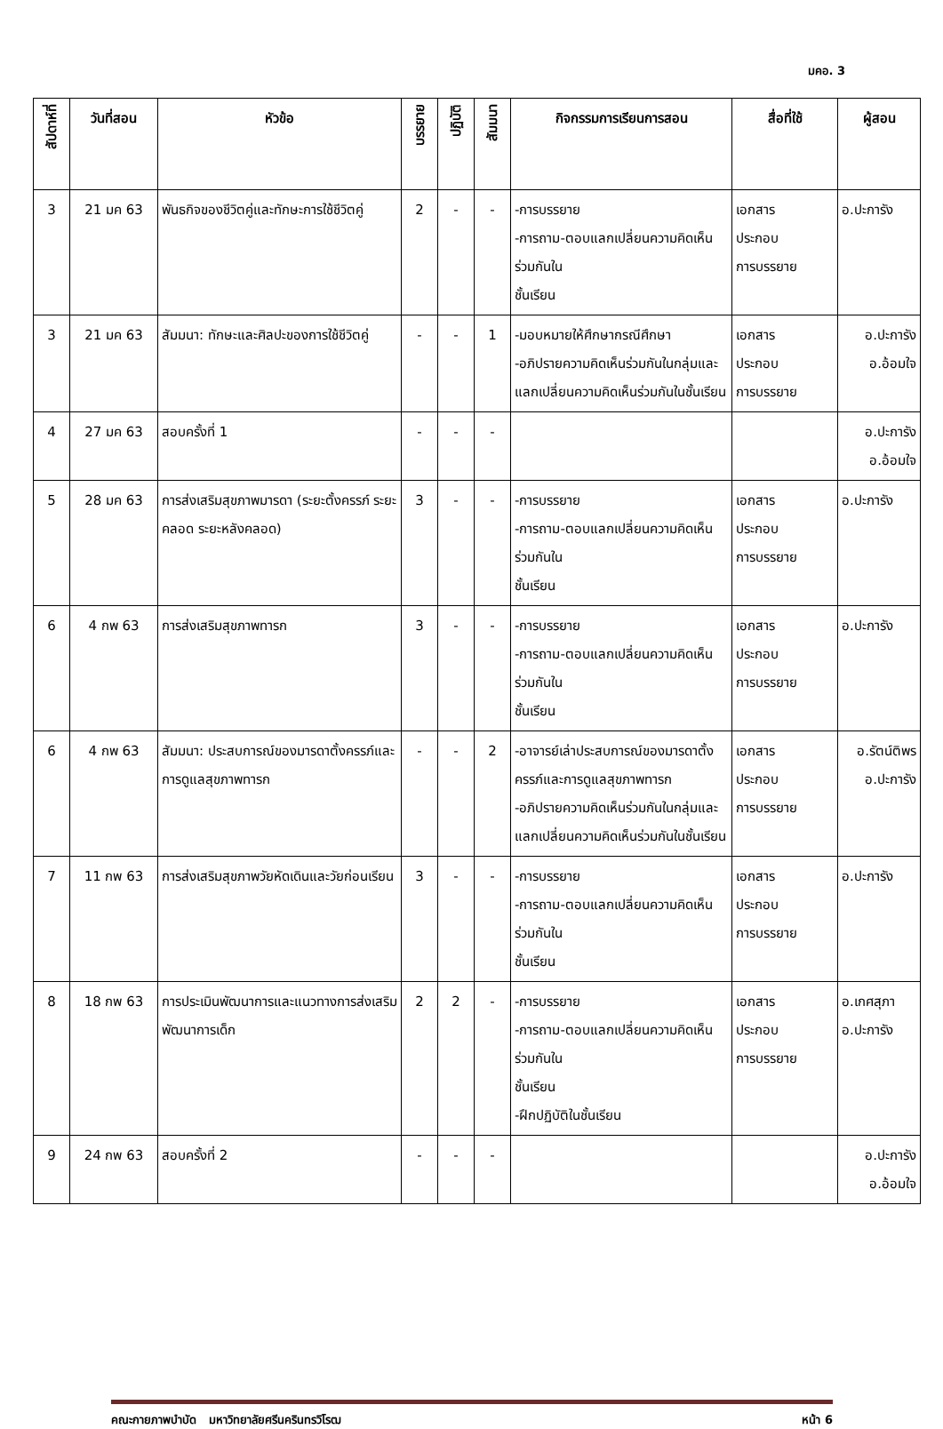มคอ. 3
| สัปดาห์ที่ | วันที่สอน | หัวข้อ | บรรยาย | ปฏิบัติ | สัมมนา | กิจกรรมการเรียนการสอน | สื่อที่ใช้ | ผู้สอน |
| --- | --- | --- | --- | --- | --- | --- | --- | --- |
| 3 | 21 มค 63 | พันธกิจของชีวิตคู่และทักษะการใช้ชีวิตคู่ | 2 | - | - | -การบรรยาย -การถาม-ตอบแลกเปลี่ยนความคิดเห็นร่วมกันใน ชั้นเรียน | เอกสาร ประกอบ การบรรยาย | อ.ปะการัง |
| 3 | 21 มค 63 | สัมมนา: ทักษะและศิลปะของการใช้ชีวิตคู่ | - | - | 1 | -มอบหมายให้ศึกษากรณีศึกษา -อภิปรายความคิดเห็นร่วมกันในกลุ่มและแลกเปลี่ยนความคิดเห็นร่วมกันในชั้นเรียน | เอกสาร ประกอบ การบรรยาย | อ.ปะการัง อ.อ้อมใจ |
| 4 | 27 มค 63 | สอบครั้งที่ 1 | - | - | - | | | อ.ปะการัง อ.อ้อมใจ |
| 5 | 28 มค 63 | การส่งเสริมสุขภาพมารดา (ระยะตั้งครรภ์ ระยะคลอด ระยะหลังคลอด) | 3 | - | - | -การบรรยาย -การถาม-ตอบแลกเปลี่ยนความคิดเห็นร่วมกันใน ชั้นเรียน | เอกสาร ประกอบ การบรรยาย | อ.ปะการัง |
| 6 | 4 กพ 63 | การส่งเสริมสุขภาพทารก | 3 | - | - | -การบรรยาย -การถาม-ตอบแลกเปลี่ยนความคิดเห็นร่วมกันใน ชั้นเรียน | เอกสาร ประกอบ การบรรยาย | อ.ปะการัง |
| 6 | 4 กพ 63 | สัมมนา: ประสบการณ์ของมารดาตั้งครรภ์และการดูแลสุขภาพทารก | - | - | 2 | -อาจารย์เล่าประสบการณ์ของมารดาตั้งครรภ์และการดูแลสุขภาพทารก -อภิปรายความคิดเห็นร่วมกันในกลุ่มและแลกเปลี่ยนความคิดเห็นร่วมกันในชั้นเรียน | เอกสาร ประกอบ การบรรยาย | อ.รัตน์ติพร อ.ปะการัง |
| 7 | 11 กพ 63 | การส่งเสริมสุขภาพวัยหัดเดินและวัยก่อนเรียน | 3 | - | - | -การบรรยาย -การถาม-ตอบแลกเปลี่ยนความคิดเห็นร่วมกันใน ชั้นเรียน | เอกสาร ประกอบ การบรรยาย | อ.ปะการัง |
| 8 | 18 กพ 63 | การประเมินพัฒนาการและแนวทางการส่งเสริมพัฒนาการเด็ก | 2 | 2 | - | -การบรรยาย -การถาม-ตอบแลกเปลี่ยนความคิดเห็นร่วมกันใน ชั้นเรียน -ฝึกปฏิบัติในชั้นเรียน | เอกสาร ประกอบ การบรรยาย | อ.เกศสุภา อ.ปะการัง |
| 9 | 24 กพ 63 | สอบครั้งที่ 2 | - | - | - | | | อ.ปะการัง อ.อ้อมใจ |
คณะกายภาพบำบัด มหาวิทยาลัยศรีนครินทรวิโรฒ หน้า 6